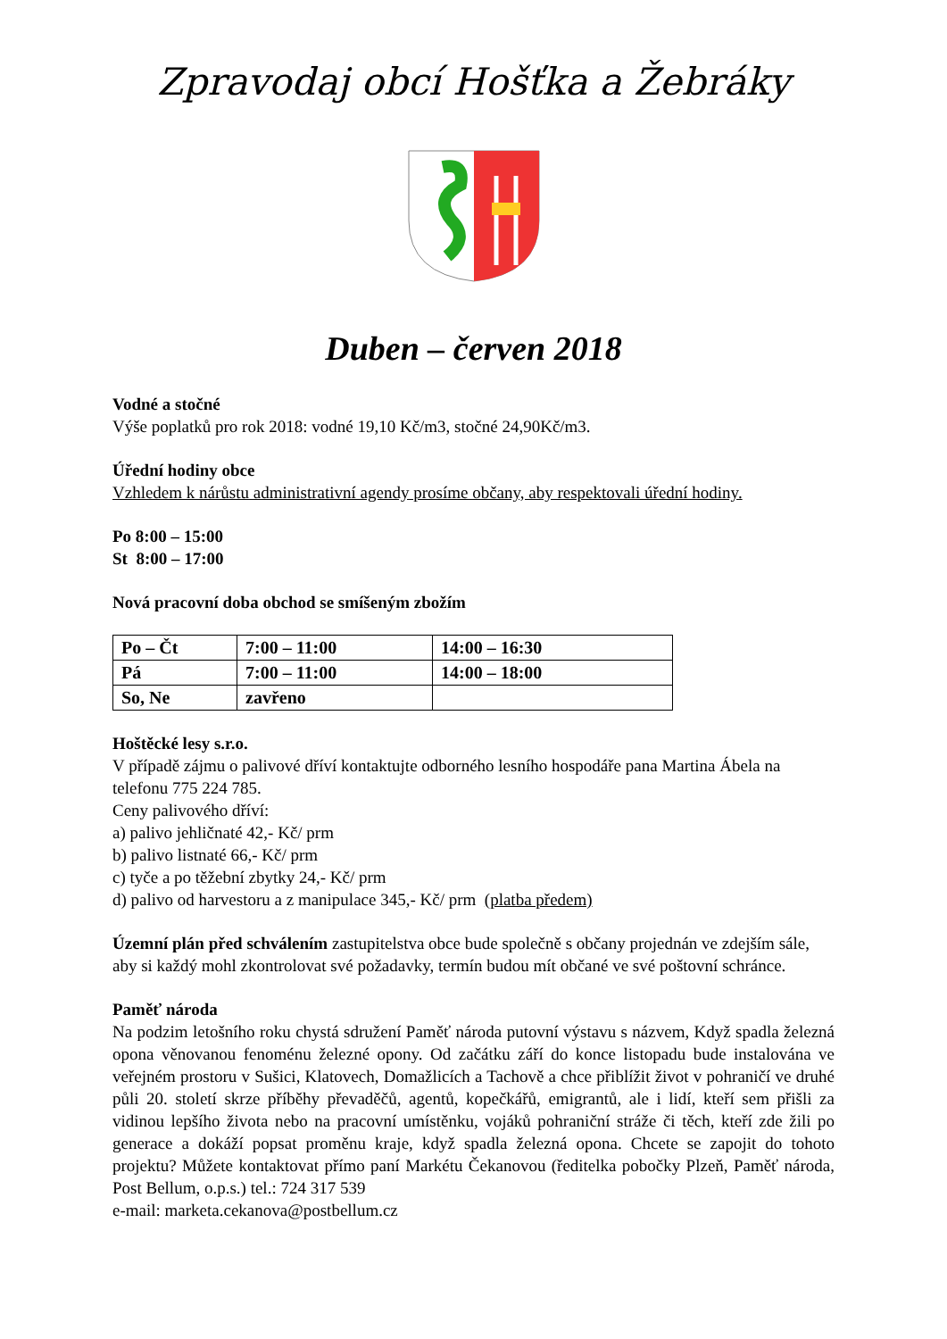Zpravodaj obcí Hošťka a Žebráky
Duben – červen 2018
Vodné a stočné
Výše poplatků pro rok 2018: vodné 19,10 Kč/m3, stočné 24,90Kč/m3.
Úřední hodiny obce
Vzhledem k nárůstu administrativní agendy prosíme občany, aby respektovali úřední hodiny.
Po 8:00 – 15:00
St 8:00 – 17:00
Nová pracovní doba obchod se smíšeným zbožím
| Po – Čt | 7:00 – 11:00 | 14:00 – 16:30 |
| Pá | 7:00 – 11:00 | 14:00 – 18:00 |
| So, Ne | zavřeno | |
Hoštěcké lesy s.r.o.
V případě zájmu o palivové dříví kontaktujte odborného lesního hospodáře pana Martina Ábela na telefonu 775 224 785.
Ceny palivového dříví:
a) palivo jehličnaté 42,- Kč/ prm
b) palivo listnaté 66,- Kč/ prm
c) tyče a po těžební zbytky 24,- Kč/ prm
d) palivo od harvestoru a z manipulace 345,- Kč/ prm (platba předem)
Územní plán před schválením zastupitelstva obce bude společně s občany projednán ve zdejším sále, aby si každý mohl zkontrolovat své požadavky, termín budou mít občané ve své poštovní schránce.
Paměť národa
Na podzim letošního roku chystá sdružení Paměť národa putovní výstavu s názvem, Když spadla železná opona věnovanou fenoménu železné opony. Od začátku září do konce listopadu bude instalována ve veřejném prostoru v Sušici, Klatovech, Domažlicích a Tachově a chce přiblížit život v pohraničí ve druhé půli 20. století skrze příběhy převaděčů, agentů, kopečkářů, emigrantů, ale i lidí, kteří sem přišli za vidinou lepšího života nebo na pracovní umístěnku, vojáků pohraniční stráže či těch, kteří zde žili po generace a dokáží popsat proměnu kraje, když spadla železná opona. Chcete se zapojit do tohoto projektu? Můžete kontaktovat přímo paní Markétu Čekanovou (ředitelka pobočky Plzeň, Paměť národa, Post Bellum, o.p.s.) tel.: 724 317 539
e-mail: marketa.cekanova@postbellum.cz